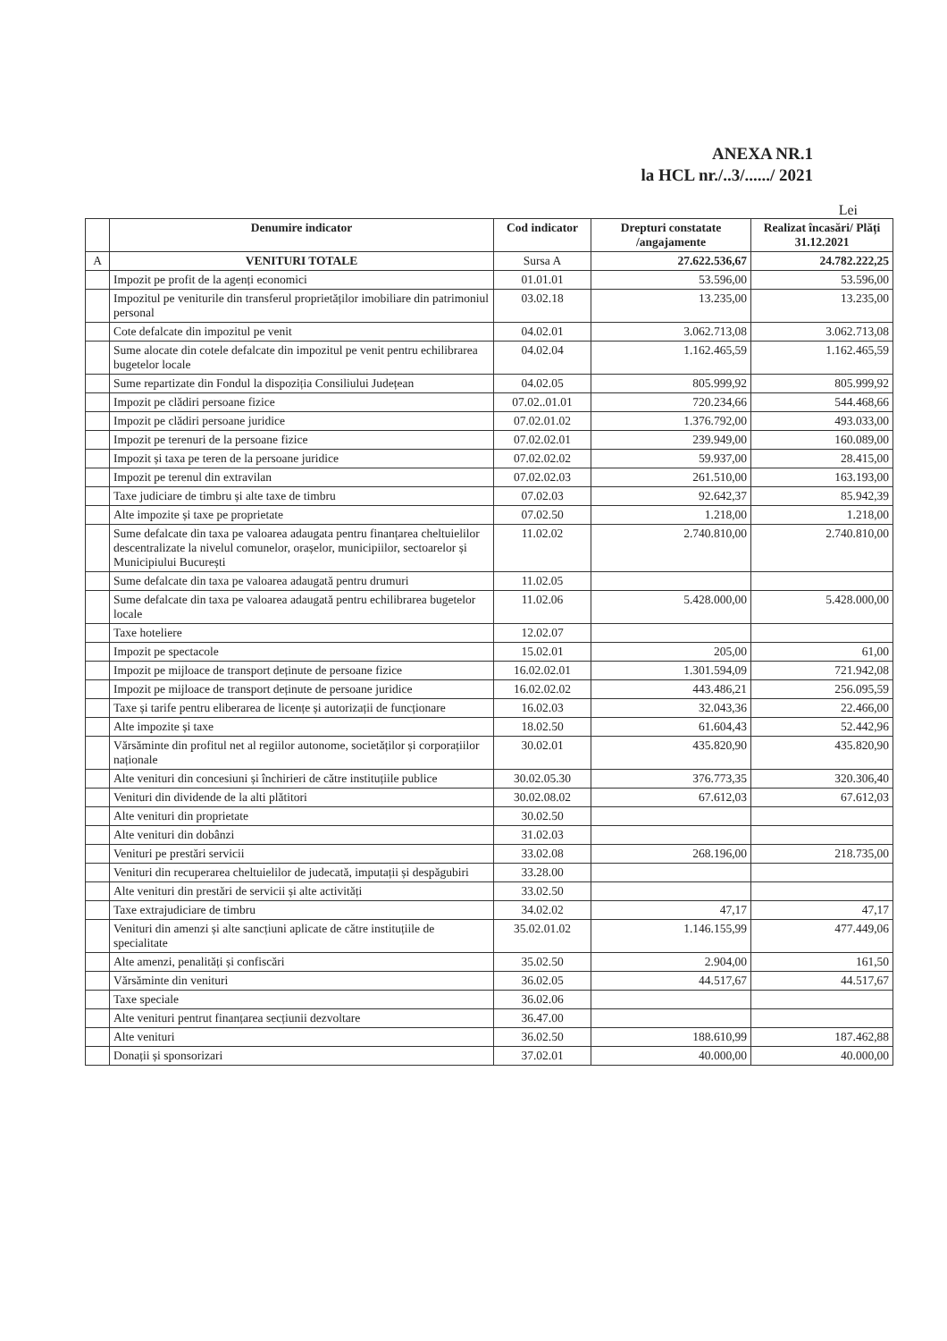ANEXA NR.1
la HCL nr./..3/....../ 2021
Lei
| | Denumire indicator | Cod indicator | Drepturi constatate /angajamente | Realizat încasări/ Plăți 31.12.2021 |
| --- | --- | --- | --- | --- |
| A | VENITURI TOTALE | Sursa A | 27.622.536,67 | 24.782.222,25 |
| | Impozit pe profit de la agenți economici | 01.01.01 | 53.596,00 | 53.596,00 |
| | Impozitul pe veniturile din transferul proprietăților imobiliare din patrimoniul personal | 03.02.18 | 13.235,00 | 13.235,00 |
| | Cote defalcate din impozitul pe venit | 04.02.01 | 3.062.713,08 | 3.062.713,08 |
| | Sume alocate din cotele defalcate din impozitul pe venit pentru echilibrarea bugetelor locale | 04.02.04 | 1.162.465,59 | 1.162.465,59 |
| | Sume repartizate din Fondul la dispoziția Consiliului Județean | 04.02.05 | 805.999,92 | 805.999,92 |
| | Impozit pe clădiri persoane fizice | 07.02..01.01 | 720.234,66 | 544.468,66 |
| | Impozit pe clădiri persoane juridice | 07.02.01.02 | 1.376.792,00 | 493.033,00 |
| | Impozit pe terenuri de la persoane fizice | 07.02.02.01 | 239.949,00 | 160.089,00 |
| | Impozit și taxa pe teren de la persoane juridice | 07.02.02.02 | 59.937,00 | 28.415,00 |
| | Impozit pe terenul din extravilan | 07.02.02.03 | 261.510,00 | 163.193,00 |
| | Taxe judiciare de timbru și alte taxe de timbru | 07.02.03 | 92.642,37 | 85.942,39 |
| | Alte impozite și taxe pe proprietate | 07.02.50 | 1.218,00 | 1.218,00 |
| | Sume defalcate din taxa pe valoarea adaugata pentru finanțarea cheltuielilor descentralizate la nivelul comunelor, orașelor, municipiilor, sectoarelor și Municipiului București | 11.02.02 | 2.740.810,00 | 2.740.810,00 |
| | Sume defalcate din taxa pe valoarea adaugată pentru drumuri | 11.02.05 | | |
| | Sume defalcate din taxa pe valoarea adaugată pentru echilibrarea bugetelor locale | 11.02.06 | 5.428.000,00 | 5.428.000,00 |
| | Taxe hoteliere | 12.02.07 | | |
| | Impozit pe spectacole | 15.02.01 | 205,00 | 61,00 |
| | Impozit pe mijloace de transport deținute de persoane fizice | 16.02.02.01 | 1.301.594,09 | 721.942,08 |
| | Impozit pe mijloace de transport deținute de persoane juridice | 16.02.02.02 | 443.486,21 | 256.095,59 |
| | Taxe și tarife pentru eliberarea de licențe și autorizații de funcționare | 16.02.03 | 32.043,36 | 22.466,00 |
| | Alte impozite și taxe | 18.02.50 | 61.604,43 | 52.442,96 |
| | Vărsăminte din profitul net al regiilor autonome, societăților și corporațiilor naționale | 30.02.01 | 435.820,90 | 435.820,90 |
| | Alte venituri din concesiuni și închirieri de către instituțiile publice | 30.02.05.30 | 376.773,35 | 320.306,40 |
| | Venituri din dividende de la alti plătitori | 30.02.08.02 | 67.612,03 | 67.612,03 |
| | Alte venituri din proprietate | 30.02.50 | | |
| | Alte venituri din dobânzi | 31.02.03 | | |
| | Venituri pe prestări servicii | 33.02.08 | 268.196,00 | 218.735,00 |
| | Venituri din recuperarea cheltuielilor de judecată, imputații și despăgubiri | 33.28.00 | | |
| | Alte venituri din prestări de servicii și alte activități | 33.02.50 | | |
| | Taxe extrajudiciare de timbru | 34.02.02 | 47,17 | 47,17 |
| | Venituri din amenzi și alte sancțiuni aplicate de către instituțiile de specialitate | 35.02.01.02 | 1.146.155,99 | 477.449,06 |
| | Alte amenzi, penalități și confiscări | 35.02.50 | 2.904,00 | 161,50 |
| | Vărsăminte din venituri | 36.02.05 | 44.517,67 | 44.517,67 |
| | Taxe speciale | 36.02.06 | | |
| | Alte venituri pentrut finanțarea secțiunii dezvoltare | 36.47.00 | | |
| | Alte venituri | 36.02.50 | 188.610,99 | 187.462,88 |
| | Donații și sponsorizari | 37.02.01 | 40.000,00 | 40.000,00 |